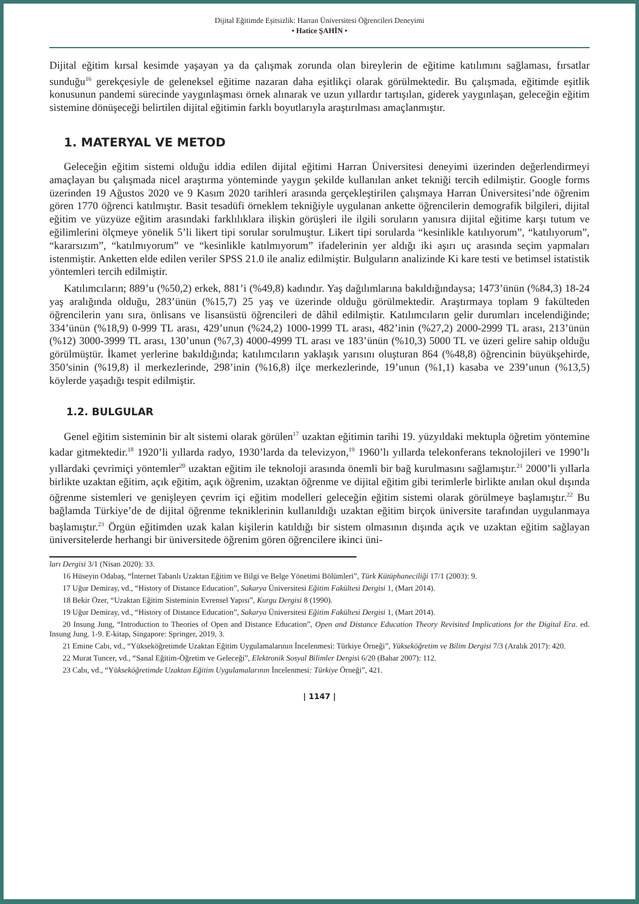Dijital Eğitimde Eşitsizlik: Harran Üniversitesi Öğrencileri Deneyimi
• Hatice ŞAHİN •
Dijital eğitim kırsal kesimde yaşayan ya da çalışmak zorunda olan bireylerin de eğitime katılımını sağlaması, fırsatlar sunduğu<sup>16</sup> gerekçesiyle de geleneksel eğitime nazaran daha eşitlikçi olarak görülmektedir. Bu çalışmada, eğitimde eşitlik konusunun pandemi sürecinde yaygınlaşması örnek alınarak ve uzun yıllardır tartışılan, giderek yaygınlaşan, geleceğin eğitim sistemine dönüşeceği belirtilen dijital eğitimin farklı boyutlarıyla araştırılması amaçlanmıştır.
1. MATERYAL VE METOD
Geleceğin eğitim sistemi olduğu iddia edilen dijital eğitimi Harran Üniversitesi deneyimi üzerinden değerlendirmeyi amaçlayan bu çalışmada nicel araştırma yönteminde yaygın şekilde kullanılan anket tekniği tercih edilmiştir. Google forms üzerinden 19 Ağustos 2020 ve 9 Kasım 2020 tarihleri arasında gerçekleştirilen çalışmaya Harran Üniversitesi’nde öğrenim gören 1770 öğrenci katılmıştır. Basit tesadüfi örneklem tekniğiyle uygulanan ankette öğrencilerin demografik bilgileri, dijital eğitim ve yüzyüze eğitim arasındaki farklılıklara ilişkin görüşleri ile ilgili soruların yanısıra dijital eğitime karşı tutum ve eğilimlerini ölçmeye yönelik 5’li likert tipi sorular sorulmuştur. Likert tipi sorularda “kesinlikle katılıyorum”, “katılıyorum”, “kararsızım”, “katılmıyorum” ve “kesinlikle katılmıyorum” ifadelerinin yer aldığı iki aşırı uç arasında seçim yapmaları istenmiştir. Anketten elde edilen veriler SPSS 21.0 ile analiz edilmiştir. Bulguların analizinde Ki kare testi ve betimsel istatistik yöntemleri tercih edilmiştir.
Katılımcıların; 889’u (%50,2) erkek, 881’i (%49,8) kadındır. Yaş dağılımlarına bakıldığındaysa; 1473’ünün (%84,3) 18-24 yaş aralığında olduğu, 283’ünün (%15,7) 25 yaş ve üzerinde olduğu görülmektedir. Araştırmaya toplam 9 fakülteden öğrencilerin yanı sıra, önlisans ve lisansüstü öğrencileri de dâhil edilmiştir. Katılımcıların gelir durumları incelendiğinde; 334’ünün (%18,9) 0-999 TL arası, 429’unun (%24,2) 1000-1999 TL arası, 482’inin (%27,2) 2000-2999 TL arası, 213’ünün (%12) 3000-3999 TL arası, 130’unun (%7,3) 4000-4999 TL arası ve 183’ünün (%10,3) 5000 TL ve üzeri gelire sahip olduğu görülmüştür. İkamet yerlerine bakıldığında; katılımcıların yaklaşık yarısını oluşturan 864 (%48,8) öğrencinin büyükşehirde, 350’sinin (%19,8) il merkezlerinde, 298’inin (%16,8) ilçe merkezlerinde, 19’unun (%1,1) kasaba ve 239’unun (%13,5) köylerde yaşadığı tespit edilmiştir.
1.2. BULGULAR
Genel eğitim sisteminin bir alt sistemi olarak görülen<sup>17</sup> uzaktan eğitimin tarihi 19. yüzyıldaki mektupla öğretim yöntemine kadar gitmektedir.<sup>18</sup> 1920’li yıllarda radyo, 1930’larda da televizyon,<sup>19</sup> 1960’lı yıllarda telekonferans teknolojileri ve 1990’lı yıllardaki çevrimiçi yöntemler<sup>20</sup> uzaktan eğitim ile teknoloji arasında önemli bir bağ kurulmasını sağlamıştır.<sup>21</sup> 2000’li yıllarla birlikte uzaktan eğitim, açık eğitim, açık öğrenim, uzaktan öğrenme ve dijital eğitim gibi terimlerle birlikte anılan okul dışında öğrenme sistemleri ve genişleyen çevrim içi eğitim modelleri geleceğin eğitim sistemi olarak görülmeye başlamıştır.<sup>22</sup> Bu bağlamda Türkiye’de de dijital öğrenme tekniklerinin kullanıldığı uzaktan eğitim birçok üniversite tarafından uygulanmaya başlamıştır.<sup>23</sup> Örgün eğitimden uzak kalan kişilerin katıldığı bir sistem olmasının dışında açık ve uzaktan eğitim sağlayan üniversitelerde herhangi bir üniversitede öğrenim gören öğrencilere ikinci üni-
ları Dergisi 3/1 (Nisan 2020): 33.
16 Hüseyin Odabaş, “İnternet Tabanlı Uzaktan Eğitim ve Bilgi ve Belge Yönetimi Bölümleri”, Türk Kütüphaneciliği 17/1 (2003): 9.
17 Uğur Demiray, vd., “History of Distance Education”, Sakarya Üniversitesi Eğitim Fakültesi Dergisi 1, (Mart 2014).
18 Bekir Özer, “Uzaktan Eğitim Sisteminin Evrensel Yapısı”, Kurgu Dergisi 8 (1990).
19 Uğur Demiray, vd., “History of Distance Education”, Sakarya Üniversitesi Eğitim Fakültesi Dergisi 1, (Mart 2014).
20 Insung Jung, “Introduction to Theories of Open and Distance Education”, Open and Distance Education Theory Revisited Implications for the Digital Era. ed. Insung Jung. 1-9. E-kitap, Singapore: Springer, 2019, 3.
21 Emine Cabı, vd., “Yükseköğretimde Uzaktan Eğitim Uygulamalarının İncelenmesi: Türkiye Örneği”, Yükseköğretim ve Bilim Dergisi 7/3 (Aralık 2017): 420.
22 Murat Tuncer, vd., “Sanal Eğitim-Öğretim ve Geleceği”, Elektronik Sosyal Bilimler Dergisi 6/20 (Bahar 2007): 112.
23 Cabı, vd., “Yükseköğretimde Uzaktan Eğitim Uygulamalarının İncelenmesi: Türkiye Örneği”, 421.
| 1147 |